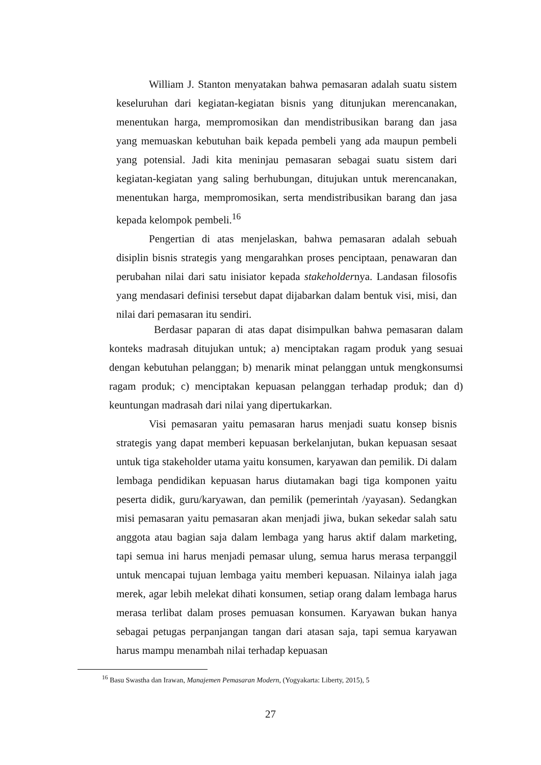William J. Stanton menyatakan bahwa pemasaran adalah suatu sistem keseluruhan dari kegiatan-kegiatan bisnis yang ditunjukan merencanakan, menentukan harga, mempromosikan dan mendistribusikan barang dan jasa yang memuaskan kebutuhan baik kepada pembeli yang ada maupun pembeli yang potensial. Jadi kita meninjau pemasaran sebagai suatu sistem dari kegiatan-kegiatan yang saling berhubungan, ditujukan untuk merencanakan, menentukan harga, mempromosikan, serta mendistribusikan barang dan jasa kepada kelompok pembeli.<sup>16</sup>
Pengertian di atas menjelaskan, bahwa pemasaran adalah sebuah disiplin bisnis strategis yang mengarahkan proses penciptaan, penawaran dan perubahan nilai dari satu inisiator kepada stakeholdernya. Landasan filosofis yang mendasari definisi tersebut dapat dijabarkan dalam bentuk visi, misi, dan nilai dari pemasaran itu sendiri.
Berdasar paparan di atas dapat disimpulkan bahwa pemasaran dalam konteks madrasah ditujukan untuk; a) menciptakan ragam produk yang sesuai dengan kebutuhan pelanggan; b) menarik minat pelanggan untuk mengkonsumsi ragam produk; c) menciptakan kepuasan pelanggan terhadap produk; dan d) keuntungan madrasah dari nilai yang dipertukarkan.
Visi pemasaran yaitu pemasaran harus menjadi suatu konsep bisnis strategis yang dapat memberi kepuasan berkelanjutan, bukan kepuasan sesaat untuk tiga stakeholder utama yaitu konsumen, karyawan dan pemilik. Di dalam lembaga pendidikan kepuasan harus diutamakan bagi tiga komponen yaitu peserta didik, guru/karyawan, dan pemilik (pemerintah /yayasan). Sedangkan misi pemasaran yaitu pemasaran akan menjadi jiwa, bukan sekedar salah satu anggota atau bagian saja dalam lembaga yang harus aktif dalam marketing, tapi semua ini harus menjadi pemasar ulung, semua harus merasa terpanggil untuk mencapai tujuan lembaga yaitu memberi kepuasan. Nilainya ialah jaga merek, agar lebih melekat dihati konsumen, setiap orang dalam lembaga harus merasa terlibat dalam proses pemuasan konsumen. Karyawan bukan hanya sebagai petugas perpanjangan tangan dari atasan saja, tapi semua karyawan harus mampu menambah nilai terhadap kepuasan
<sup>16</sup> Basu Swastha dan Irawan, Manajemen Pemasaran Modern, (Yogyakarta: Liberty, 2015), 5
27